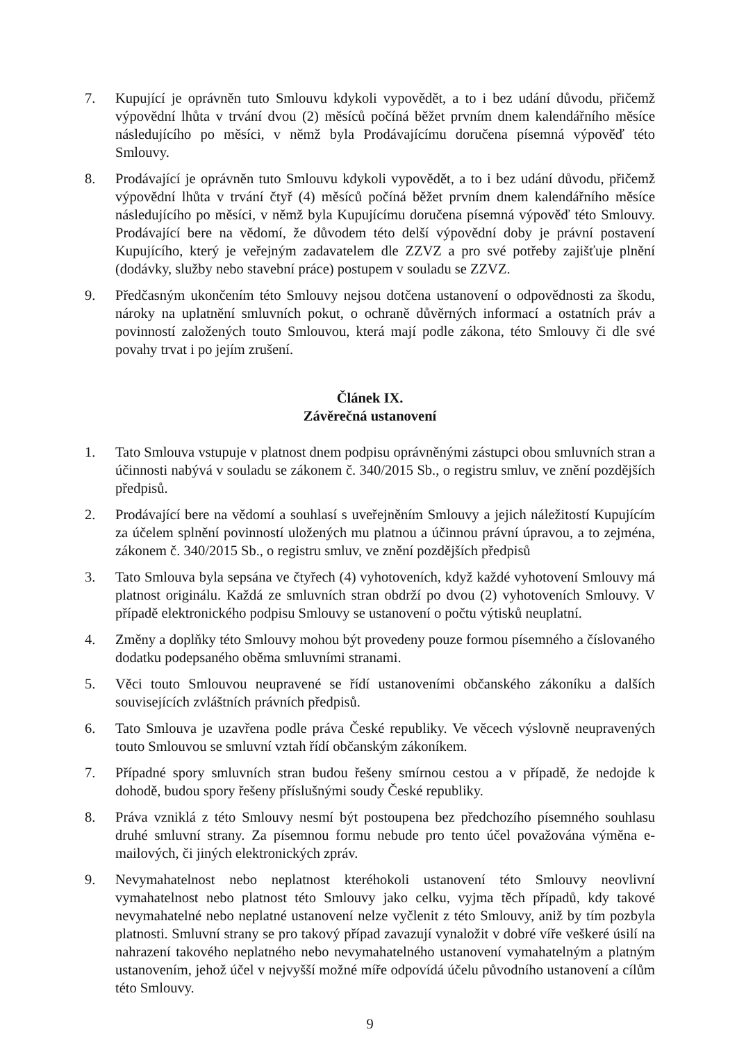7. Kupující je oprávněn tuto Smlouvu kdykoli vypovědět, a to i bez udání důvodu, přičemž výpovědní lhůta v trvání dvou (2) měsíců počíná běžet prvním dnem kalendářního měsíce následujícího po měsíci, v němž byla Prodávajícímu doručena písemná výpověď této Smlouvy.
8. Prodávající je oprávněn tuto Smlouvu kdykoli vypovědět, a to i bez udání důvodu, přičemž výpovědní lhůta v trvání čtyř (4) měsíců počíná běžet prvním dnem kalendářního měsíce následujícího po měsíci, v němž byla Kupujícímu doručena písemná výpověď této Smlouvy. Prodávající bere na vědomí, že důvodem této delší výpovědní doby je právní postavení Kupujícího, který je veřejným zadavatelem dle ZZVZ a pro své potřeby zajišťuje plnění (dodávky, služby nebo stavební práce) postupem v souladu se ZZVZ.
9. Předčasným ukončením této Smlouvy nejsou dotčena ustanovení o odpovědnosti za škodu, nároky na uplatnění smluvních pokut, o ochraně důvěrných informací a ostatních práv a povinností založených touto Smlouvou, která mají podle zákona, této Smlouvy či dle své povahy trvat i po jejím zrušení.
Článek IX.
Závěrečná ustanovení
1. Tato Smlouva vstupuje v platnost dnem podpisu oprávněnými zástupci obou smluvních stran a účinnosti nabývá v souladu se zákonem č. 340/2015 Sb., o registru smluv, ve znění pozdějších předpisů.
2. Prodávající bere na vědomí a souhlasí s uveřejněním Smlouvy a jejich náležitostí Kupujícím za účelem splnění povinností uložených mu platnou a účinnou právní úpravou, a to zejména, zákonem č. 340/2015 Sb., o registru smluv, ve znění pozdějších předpisů
3. Tato Smlouva byla sepsána ve čtyřech (4) vyhotoveních, když každé vyhotovení Smlouvy má platnost originálu. Každá ze smluvních stran obdrží po dvou (2) vyhotoveních Smlouvy. V případě elektronického podpisu Smlouvy se ustanovení o počtu výtisků neuplatní.
4. Změny a doplňky této Smlouvy mohou být provedeny pouze formou písemného a číslovaného dodatku podepsaného oběma smluvními stranami.
5. Věci touto Smlouvou neupravené se řídí ustanoveními občanského zákoníku a dalších souvisejících zvláštních právních předpisů.
6. Tato Smlouva je uzavřena podle práva České republiky. Ve věcech výslovně neupravených touto Smlouvou se smluvní vztah řídí občanským zákoníkem.
7. Případné spory smluvních stran budou řešeny smírnou cestou a v případě, že nedojde k dohodě, budou spory řešeny příslušnými soudy České republiky.
8. Práva vzniklá z této Smlouvy nesmí být postoupena bez předchozího písemného souhlasu druhé smluvní strany. Za písemnou formu nebude pro tento účel považována výměna e-mailových, či jiných elektronických zpráv.
9. Nevymahatelnost nebo neplatnost kteréhokoli ustanovení této Smlouvy neovlivní vymahatelnost nebo platnost této Smlouvy jako celku, vyjma těch případů, kdy takové nevymahatelné nebo neplatné ustanovení nelze vyčlenit z této Smlouvy, aniž by tím pozbyla platnosti. Smluvní strany se pro takový případ zavazují vynaložit v dobré víře veškeré úsilí na nahrazení takového neplatného nebo nevymahatelného ustanovení vymahatelným a platným ustanovením, jehož účel v nejvyšší možné míře odpovídá účelu původního ustanovení a cílům této Smlouvy.
9